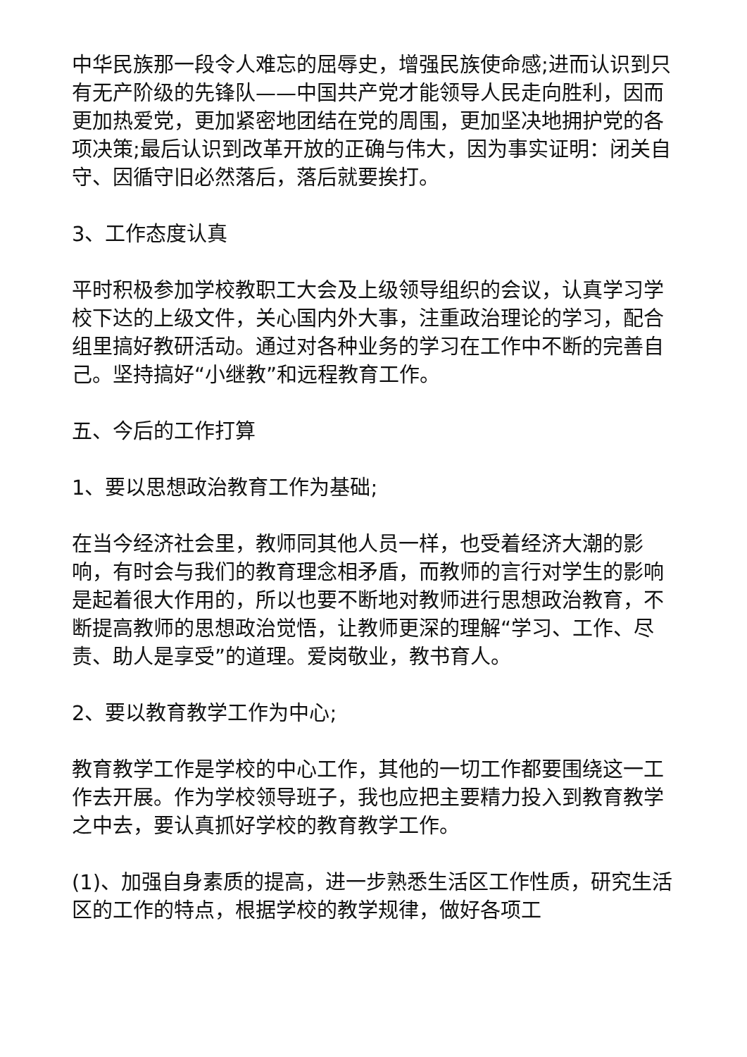中华民族那一段令人难忘的屈辱史，增强民族使命感;进而认识到只有无产阶级的先锋队——中国共产党才能领导人民走向胜利，因而更加热爱党，更加紧密地团结在党的周围，更加坚决地拥护党的各项决策;最后认识到改革开放的正确与伟大，因为事实证明：闭关自守、因循守旧必然落后，落后就要挨打。
3、工作态度认真
平时积极参加学校教职工大会及上级领导组织的会议，认真学习学校下达的上级文件，关心国内外大事，注重政治理论的学习，配合组里搞好教研活动。通过对各种业务的学习在工作中不断的完善自己。坚持搞好“小继教”和远程教育工作。
五、今后的工作打算
1、要以思想政治教育工作为基础;
在当今经济社会里，教师同其他人员一样，也受着经济大潮的影响，有时会与我们的教育理念相矛盾，而教师的言行对学生的影响是起着很大作用的，所以也要不断地对教师进行思想政治教育，不断提高教师的思想政治觉悟，让教师更深的理解“学习、工作、尽责、助人是享受”的道理。爱岗敬业，教书育人。
2、要以教育教学工作为中心;
教育教学工作是学校的中心工作，其他的一切工作都要围绕这一工作去开展。作为学校领导班子，我也应把主要精力投入到教育教学之中去，要认真抓好学校的教育教学工作。
(1)、加强自身素质的提高，进一步熟悉生活区工作性质，研究生活区的工作的特点，根据学校的教学规律，做好各项工